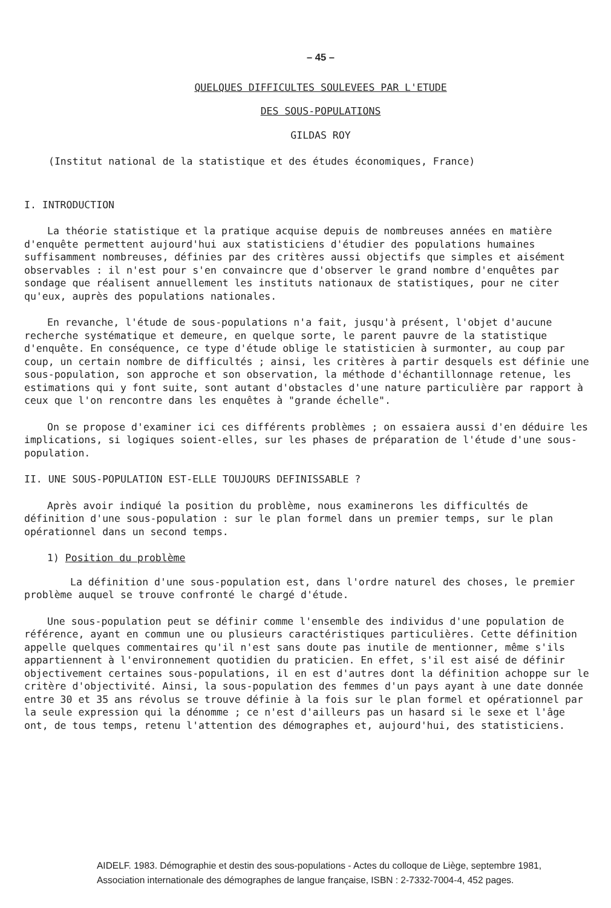– 45 –
QUELQUES DIFFICULTES SOULEVEES PAR L'ETUDE
DES SOUS-POPULATIONS
GILDAS ROY
(Institut national de la statistique et des études économiques, France)
I. INTRODUCTION
La théorie statistique et la pratique acquise depuis de nombreuses années en matière d'enquête permettent aujourd'hui aux statisticiens d'étudier des populations humaines suffisamment nombreuses, définies par des critères aussi objectifs que simples et aisément observables : il n'est pour s'en convaincre que d'observer le grand nombre d'enquêtes par sondage que réalisent annuellement les instituts nationaux de statistiques, pour ne citer qu'eux, auprès des populations nationales.
En revanche, l'étude de sous-populations n'a fait, jusqu'à présent, l'objet d'aucune recherche systématique et demeure, en quelque sorte, le parent pauvre de la statistique d'enquête. En conséquence, ce type d'étude oblige le statisticien à surmonter, au coup par coup, un certain nombre de difficultés ; ainsi, les critères à partir desquels est définie une sous-population, son approche et son observation, la méthode d'échantillonnage retenue, les estimations qui y font suite, sont autant d'obstacles d'une nature particulière par rapport à ceux que l'on rencontre dans les enquêtes à "grande échelle".
On se propose d'examiner ici ces différents problèmes ; on essaiera aussi d'en déduire les implications, si logiques soient-elles, sur les phases de préparation de l'étude d'une sous-population.
II. UNE SOUS-POPULATION EST-ELLE TOUJOURS DEFINISSABLE ?
Après avoir indiqué la position du problème, nous examinerons les difficultés de définition d'une sous-population : sur le plan formel dans un premier temps, sur le plan opérationnel dans un second temps.
1) Position du problème
La définition d'une sous-population est, dans l'ordre naturel des choses, le premier problème auquel se trouve confronté le chargé d'étude.
Une sous-population peut se définir comme l'ensemble des individus d'une population de référence, ayant en commun une ou plusieurs caractéristiques particulières. Cette définition appelle quelques commentaires qu'il n'est sans doute pas inutile de mentionner, même s'ils appartiennent à l'environnement quotidien du praticien. En effet, s'il est aisé de définir objectivement certaines sous-populations, il en est d'autres dont la définition achoppe sur le critère d'objectivité. Ainsi, la sous-population des femmes d'un pays ayant à une date donnée entre 30 et 35 ans révolus se trouve définie à la fois sur le plan formel et opérationnel par la seule expression qui la dénomme ; ce n'est d'ailleurs pas un hasard si le sexe et l'âge ont, de tous temps, retenu l'attention des démographes et, aujourd'hui, des statisticiens.
AIDELF. 1983. Démographie et destin des sous-populations - Actes du colloque de Liège, septembre 1981,
Association internationale des démographes de langue française, ISBN : 2-7332-7004-4, 452 pages.